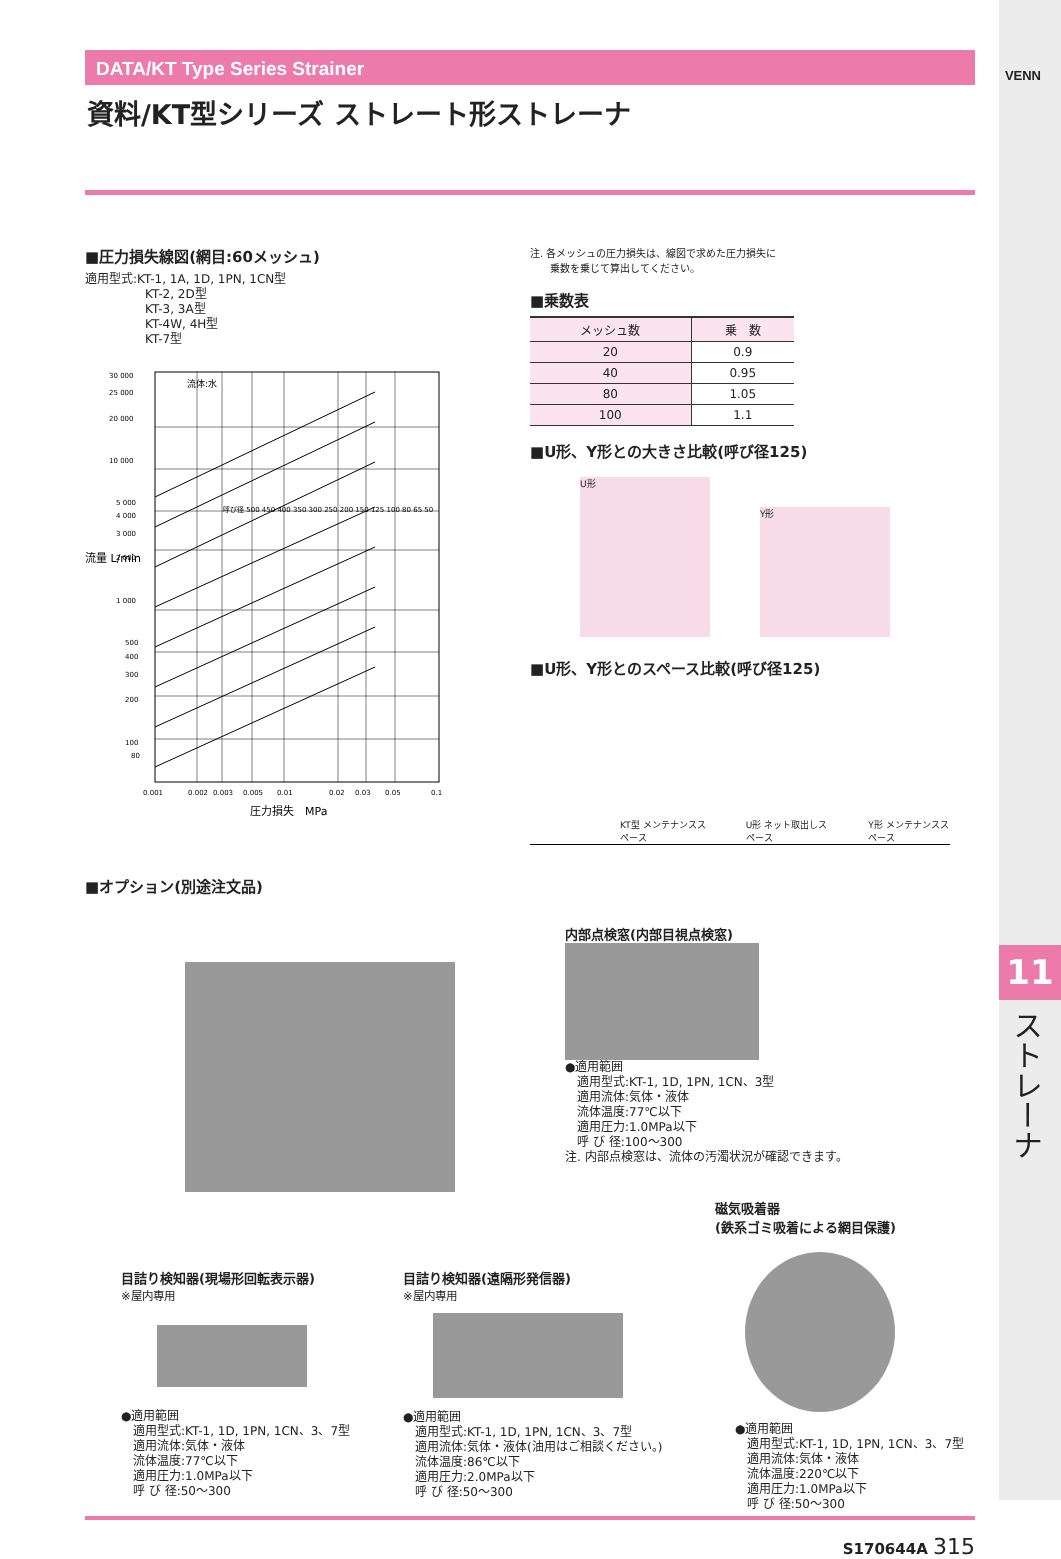VENN
11
ストレーナ
DATA/KT Type Series Strainer
資料/KT型シリーズ ストレート形ストレーナ
■圧力損失線図(網目:60メッシュ)
適用型式:KT-1, 1A, 1D, 1PN, 1CN型
　　　　　KT-2, 2D型
　　　　　KT-3, 3A型
　　　　　KT-4W, 4H型
　　　　　KT-7型
30 000
25 000
20 000
10 000
5 000
4 000
3 000
2 000
1 000
500
400
300
200
100
80
流体:水
呼び径 500 450 400 350 300 250 200 150 125 100 80 65 50
流量 L/min
0.001
0.002
0.003
0.005
0.01
0.02
0.03
0.05
0.1
圧力損失　MPa
注. 各メッシュの圧力損失は、線図で求めた圧力損失に
　　乗数を乗じて算出してください。
■乗数表
| メッシュ数 | 乗 数 |
| --- | --- |
| 20 | 0.9 |
| 40 | 0.95 |
| 80 | 1.05 |
| 100 | 1.1 |
■U形、Y形との大きさ比較(呼び径125)
U形
Y形
■U形、Y形とのスペース比較(呼び径125)
KT型 メンテナンススペース U形 ネット取出しスペース Y形 メンテナンススペース
■オプション(別途注文品)
内部点検窓(内部目視点検窓)
●適用範囲
　適用型式:KT-1, 1D, 1PN, 1CN、3型
　適用流体:気体・液体
　流体温度:77℃以下
　適用圧力:1.0MPa以下
　呼 び 径:100～300
注. 内部点検窓は、流体の汚濁状況が確認できます。
目詰り検知器(現場形回転表示器)
※屋内専用
●適用範囲
　適用型式:KT-1, 1D, 1PN, 1CN、3、7型
　適用流体:気体・液体
　流体温度:77℃以下
　適用圧力:1.0MPa以下
　呼 び 径:50～300
目詰り検知器(遠隔形発信器)
※屋内専用
●適用範囲
　適用型式:KT-1, 1D, 1PN, 1CN、3、7型
　適用流体:気体・液体(油用はご相談ください。)
　流体温度:86℃以下
　適用圧力:2.0MPa以下
　呼 び 径:50～300
磁気吸着器
(鉄系ゴミ吸着による網目保護)
●適用範囲
　適用型式:KT-1, 1D, 1PN, 1CN、3、7型
　適用流体:気体・液体
　流体温度:220℃以下
　適用圧力:1.0MPa以下
　呼 び 径:50～300
S170644A 315